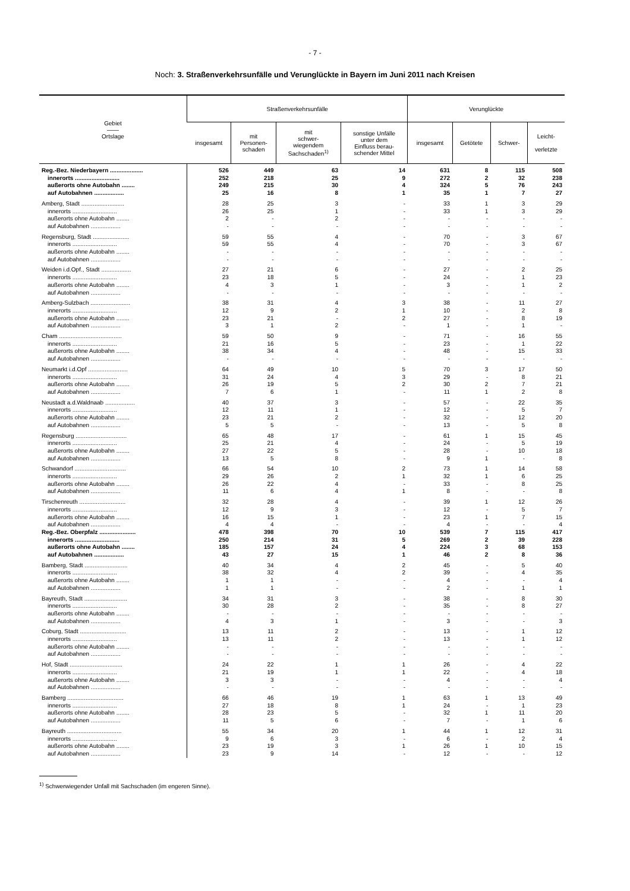- 7 -
Noch: 3. Straßenverkehrsunfälle und Verunglückte in Bayern im Juni 2011 nach Kreisen
| Gebiet —— Ortslage | Straßenverkehrsunfälle | | | | Verunglückte | | | |
| --- | --- | --- | --- | --- | --- | --- | --- | --- |
| | insgesamt | mit Personen- schaden | mit schwer- wiegendem Sachschaden<sup>1)</sup> | sonstige Unfälle unter dem Einfluss berau- schender Mittel | insgesamt | Getötete | Schwer- | Leicht- verletzte |
| Reg.-Bez. Niederbayern .................... | 526 | 449 | 63 | 14 | 631 | 8 | 115 | 508 |
| innerorts ........................... | 252 | 218 | 25 | 9 | 272 | 2 | 32 | 238 |
| außerorts ohne Autobahn ........ | 249 | 215 | 30 | 4 | 324 | 5 | 76 | 243 |
| auf Autobahnen .................. | 25 | 16 | 8 | 1 | 35 | 1 | 7 | 27 |
| Amberg, Stadt .......................... | 28 | 25 | 3 | - | 33 | 1 | 3 | 29 |
| innerorts ........................... | 26 | 25 | 1 | - | 33 | 1 | 3 | 29 |
| außerorts ohne Autobahn ........ | 2 | - | 2 | - | - | - | - | - |
| auf Autobahnen .................. | - | - | - | - | - | - | - | - |
| Regensburg, Stadt ...................... | 59 | 55 | 4 | - | 70 | - | 3 | 67 |
| innerorts ........................... | 59 | 55 | 4 | - | 70 | - | 3 | 67 |
| außerorts ohne Autobahn ........ | - | - | - | - | - | - | - | - |
| auf Autobahnen .................. | - | - | - | - | - | - | - | - |
| Weiden i.d.Opf., Stadt .................. | 27 | 21 | 6 | - | 27 | - | 2 | 25 |
| innerorts ........................... | 23 | 18 | 5 | - | 24 | - | 1 | 23 |
| außerorts ohne Autobahn ........ | 4 | 3 | 1 | - | 3 | - | 1 | 2 |
| auf Autobahnen .................. | - | - | - | - | - | - | - | - |
| Amberg-Sulzbach ........................ | 38 | 31 | 4 | 3 | 38 | - | 11 | 27 |
| innerorts ........................... | 12 | 9 | 2 | 1 | 10 | - | 2 | 8 |
| außerorts ohne Autobahn ........ | 23 | 21 | - | 2 | 27 | - | 8 | 19 |
| auf Autobahnen .................. | 3 | 1 | 2 | - | 1 | - | 1 | - |
| Cham ...................................... | 59 | 50 | 9 | - | 71 | - | 16 | 55 |
| innerorts ........................... | 21 | 16 | 5 | - | 23 | - | 1 | 22 |
| außerorts ohne Autobahn ........ | 38 | 34 | 4 | - | 48 | - | 15 | 33 |
| auf Autobahnen .................. | - | - | - | - | - | - | - | - |
| Neumarkt i.d.Opf ........................ | 64 | 49 | 10 | 5 | 70 | 3 | 17 | 50 |
| innerorts ........................... | 31 | 24 | 4 | 3 | 29 | - | 8 | 21 |
| außerorts ohne Autobahn ........ | 26 | 19 | 5 | 2 | 30 | 2 | 7 | 21 |
| auf Autobahnen .................. | 7 | 6 | 1 | - | 11 | 1 | 2 | 8 |
| Neustadt a.d.Waldnaab .................. | 40 | 37 | 3 | - | 57 | - | 22 | 35 |
| innerorts ........................... | 12 | 11 | 1 | - | 12 | - | 5 | 7 |
| außerorts ohne Autobahn ........ | 23 | 21 | 2 | - | 32 | - | 12 | 20 |
| auf Autobahnen .................. | 5 | 5 | - | - | 13 | - | 5 | 8 |
| Regensburg ............................... | 65 | 48 | 17 | - | 61 | 1 | 15 | 45 |
| innerorts ........................... | 25 | 21 | 4 | - | 24 | - | 5 | 19 |
| außerorts ohne Autobahn ........ | 27 | 22 | 5 | - | 28 | - | 10 | 18 |
| auf Autobahnen .................. | 13 | 5 | 8 | - | 9 | 1 | - | 8 |
| Schwandorf ............................... | 66 | 54 | 10 | 2 | 73 | 1 | 14 | 58 |
| innerorts ........................... | 29 | 26 | 2 | 1 | 32 | 1 | 6 | 25 |
| außerorts ohne Autobahn ........ | 26 | 22 | 4 | - | 33 | - | 8 | 25 |
| auf Autobahnen .................. | 11 | 6 | 4 | 1 | 8 | - | - | 8 |
| Tirschenreuth ............................ | 32 | 28 | 4 | - | 39 | 1 | 12 | 26 |
| innerorts ........................... | 12 | 9 | 3 | - | 12 | - | 5 | 7 |
| außerorts ohne Autobahn ........ | 16 | 15 | 1 | - | 23 | 1 | 7 | 15 |
| auf Autobahnen .................. | 4 | 4 | - | - | 4 | - | - | 4 |
| Reg.-Bez. Oberpfalz ...................... | 478 | 398 | 70 | 10 | 539 | 7 | 115 | 417 |
| innerorts ........................... | 250 | 214 | 31 | 5 | 269 | 2 | 39 | 228 |
| außerorts ohne Autobahn ........ | 185 | 157 | 24 | 4 | 224 | 3 | 68 | 153 |
| auf Autobahnen .................. | 43 | 27 | 15 | 1 | 46 | 2 | 8 | 36 |
| Bamberg, Stadt .......................... | 40 | 34 | 4 | 2 | 45 | - | 5 | 40 |
| innerorts ........................... | 38 | 32 | 4 | 2 | 39 | - | 4 | 35 |
| außerorts ohne Autobahn ........ | 1 | 1 | - | - | 4 | - | - | 4 |
| auf Autobahnen .................. | 1 | 1 | - | - | 2 | - | 1 | 1 |
| Bayreuth, Stadt .......................... | 34 | 31 | 3 | - | 38 | - | 8 | 30 |
| innerorts ........................... | 30 | 28 | 2 | - | 35 | - | 8 | 27 |
| außerorts ohne Autobahn ........ | - | - | - | - | - | - | - | - |
| auf Autobahnen .................. | 4 | 3 | 1 | - | 3 | - | - | 3 |
| Coburg, Stadt ............................ | 13 | 11 | 2 | - | 13 | - | 1 | 12 |
| innerorts ........................... | 13 | 11 | 2 | - | 13 | - | 1 | 12 |
| außerorts ohne Autobahn ........ | - | - | - | - | - | - | - | - |
| auf Autobahnen .................. | - | - | - | - | - | - | - | - |
| Hof, Stadt ................................ | 24 | 22 | 1 | 1 | 26 | - | 4 | 22 |
| innerorts ........................... | 21 | 19 | 1 | 1 | 22 | - | 4 | 18 |
| außerorts ohne Autobahn ........ | 3 | 3 | - | - | 4 | - | - | 4 |
| auf Autobahnen .................. | - | - | - | - | - | - | - | - |
| Bamberg .................................. | 66 | 46 | 19 | 1 | 63 | 1 | 13 | 49 |
| innerorts ........................... | 27 | 18 | 8 | 1 | 24 | - | 1 | 23 |
| außerorts ohne Autobahn ........ | 28 | 23 | 5 | - | 32 | 1 | 11 | 20 |
| auf Autobahnen .................. | 11 | 5 | 6 | - | 7 | - | 1 | 6 |
| Bayreuth ................................. | 55 | 34 | 20 | 1 | 44 | 1 | 12 | 31 |
| innerorts ........................... | 9 | 6 | 3 | - | 6 | - | 2 | 4 |
| außerorts ohne Autobahn ........ | 23 | 19 | 3 | 1 | 26 | 1 | 10 | 15 |
| auf Autobahnen .................. | 23 | 9 | 14 | - | 12 | - | - | 12 |
<sup>1)</sup> Schwerwiegender Unfall mit Sachschaden (im engeren Sinne).